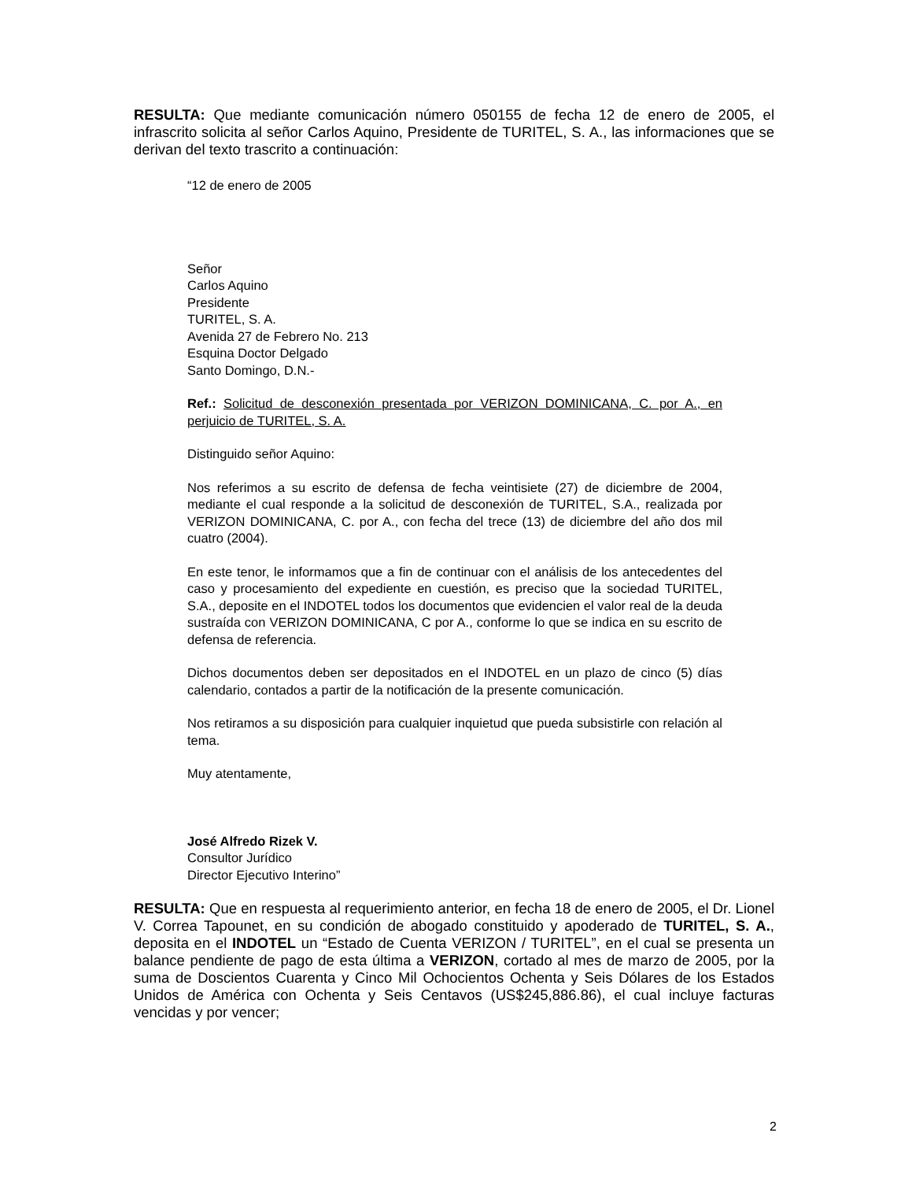RESULTA: Que mediante comunicación número 050155 de fecha 12 de enero de 2005, el infrascrito solicita al señor Carlos Aquino, Presidente de TURITEL, S. A., las informaciones que se derivan del texto trascrito a continuación:
“12 de enero de 2005
Señor
Carlos Aquino
Presidente
TURITEL, S. A.
Avenida 27 de Febrero No. 213
Esquina Doctor Delgado
Santo Domingo, D.N.-
Ref.: Solicitud de desconexión presentada por VERIZON DOMINICANA, C. por A., en perjuicio de TURITEL, S. A.
Distinguido señor Aquino:
Nos referimos a su escrito de defensa de fecha veintisiete (27) de diciembre de 2004, mediante el cual responde a la solicitud de desconexión de TURITEL, S.A., realizada por VERIZON DOMINICANA, C. por A., con fecha del trece (13) de diciembre del año dos mil cuatro (2004).
En este tenor, le informamos que a fin de continuar con el análisis de los antecedentes del caso y procesamiento del expediente en cuestión, es preciso que la sociedad TURITEL, S.A., deposite en el INDOTEL todos los documentos que evidencien el valor real de la deuda sustraída con VERIZON DOMINICANA, C por A., conforme lo que se indica en su escrito de defensa de referencia.
Dichos documentos deben ser depositados en el INDOTEL en un plazo de cinco (5) días calendario, contados a partir de la notificación de la presente comunicación.
Nos retiramos a su disposición para cualquier inquietud que pueda subsistirle con relación al tema.
Muy atentamente,
José Alfredo Rizek V.
Consultor Jurídico
Director Ejecutivo Interino”
RESULTA: Que en respuesta al requerimiento anterior, en fecha 18 de enero de 2005, el Dr. Lionel V. Correa Tapounet, en su condición de abogado constituido y apoderado de TURITEL, S. A., deposita en el INDOTEL un “Estado de Cuenta VERIZON / TURITEL”, en el cual se presenta un balance pendiente de pago de esta última a VERIZON, cortado al mes de marzo de 2005, por la suma de Doscientos Cuarenta y Cinco Mil Ochocientos Ochenta y Seis Dólares de los Estados Unidos de América con Ochenta y Seis Centavos (US$245,886.86), el cual incluye facturas vencidas y por vencer;
2